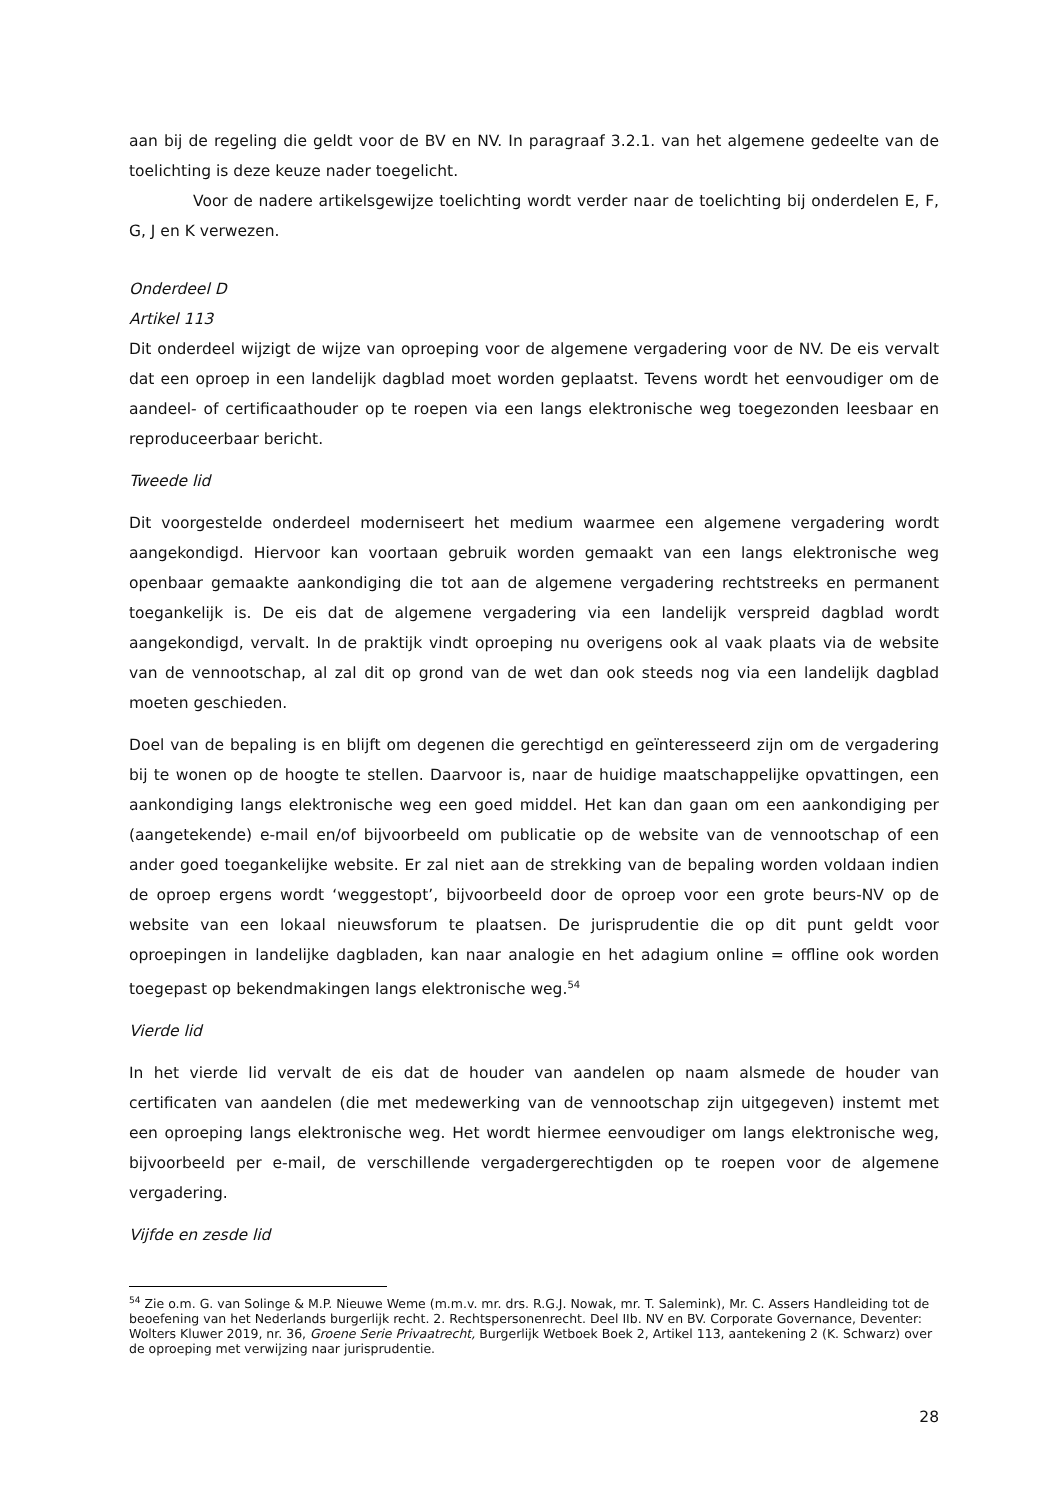aan bij de regeling die geldt voor de BV en NV. In paragraaf 3.2.1. van het algemene gedeelte van de toelichting is deze keuze nader toegelicht.
Voor de nadere artikelsgewijze toelichting wordt verder naar de toelichting bij onderdelen E, F, G, J en K verwezen.
Onderdeel D
Artikel 113
Dit onderdeel wijzigt de wijze van oproeping voor de algemene vergadering voor de NV. De eis vervalt dat een oproep in een landelijk dagblad moet worden geplaatst. Tevens wordt het eenvoudiger om de aandeel- of certificaathouder op te roepen via een langs elektronische weg toegezonden leesbaar en reproduceerbaar bericht.
Tweede lid
Dit voorgestelde onderdeel moderniseert het medium waarmee een algemene vergadering wordt aangekondigd. Hiervoor kan voortaan gebruik worden gemaakt van een langs elektronische weg openbaar gemaakte aankondiging die tot aan de algemene vergadering rechtstreeks en permanent toegankelijk is. De eis dat de algemene vergadering via een landelijk verspreid dagblad wordt aangekondigd, vervalt. In de praktijk vindt oproeping nu overigens ook al vaak plaats via de website van de vennootschap, al zal dit op grond van de wet dan ook steeds nog via een landelijk dagblad moeten geschieden.
Doel van de bepaling is en blijft om degenen die gerechtigd en geïnteresseerd zijn om de vergadering bij te wonen op de hoogte te stellen. Daarvoor is, naar de huidige maatschappelijke opvattingen, een aankondiging langs elektronische weg een goed middel. Het kan dan gaan om een aankondiging per (aangetekende) e-mail en/of bijvoorbeeld om publicatie op de website van de vennootschap of een ander goed toegankelijke website. Er zal niet aan de strekking van de bepaling worden voldaan indien de oproep ergens wordt ‘weggestopt’, bijvoorbeeld door de oproep voor een grote beurs-NV op de website van een lokaal nieuwsforum te plaatsen. De jurisprudentie die op dit punt geldt voor oproepingen in landelijke dagbladen, kan naar analogie en het adagium online = offline ook worden toegepast op bekendmakingen langs elektronische weg.<sup>54</sup>
Vierde lid
In het vierde lid vervalt de eis dat de houder van aandelen op naam alsmede de houder van certificaten van aandelen (die met medewerking van de vennootschap zijn uitgegeven) instemt met een oproeping langs elektronische weg. Het wordt hiermee eenvoudiger om langs elektronische weg, bijvoorbeeld per e-mail, de verschillende vergadergerechtigden op te roepen voor de algemene vergadering.
Vijfde en zesde lid
<sup>54</sup> Zie o.m. G. van Solinge & M.P. Nieuwe Weme (m.m.v. mr. drs. R.G.J. Nowak, mr. T. Salemink), Mr. C. Assers Handleiding tot de beoefening van het Nederlands burgerlijk recht. 2. Rechtspersonenrecht. Deel IIb. NV en BV. Corporate Governance, Deventer: Wolters Kluwer 2019, nr. 36, Groene Serie Privaatrecht, Burgerlijk Wetboek Boek 2, Artikel 113, aantekening 2 (K. Schwarz) over de oproeping met verwijzing naar jurisprudentie.
28